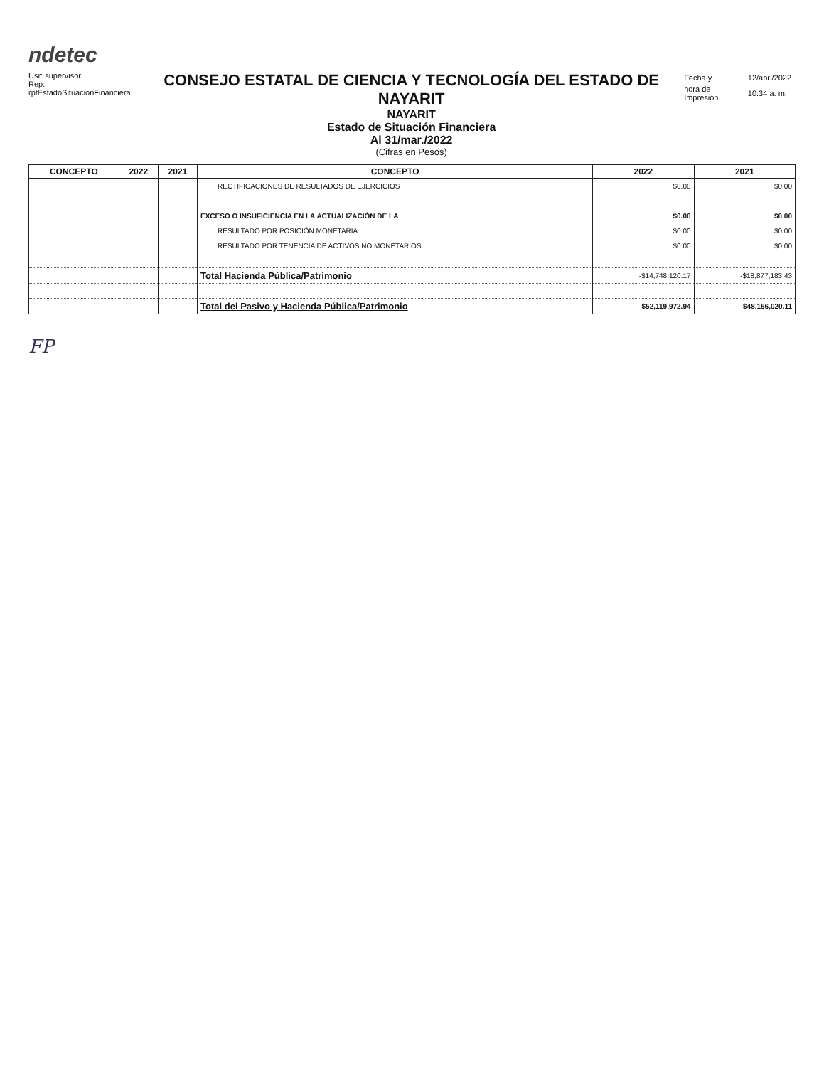ndetec
Usr: supervisor
Rep: rptEstadoSituacionFinanciera
CONSEJO ESTATAL DE CIENCIA Y TECNOLOGÍA DEL ESTADO DE NAYARIT
NAYARIT
Estado de Situación Financiera
Al 31/mar./2022
(Cifras en Pesos)
| Fecha y | 12/abr./2022 |
| hora de Impresión | 10:34 a. m. |
| CONCEPTO | 2022 | 2021 | CONCEPTO | 2022 | 2021 |
| --- | --- | --- | --- | --- | --- |
| | | | RECTIFICACIONES DE RESULTADOS DE EJERCICIOS | $0.00 | $0.00 |
| | | | EXCESO O INSUFICIENCIA EN LA ACTUALIZACIÓN DE LA | $0.00 | $0.00 |
| | | | RESULTADO POR POSICIÓN MONETARIA | $0.00 | $0.00 |
| | | | RESULTADO POR TENENCIA DE ACTIVOS NO MONETARIOS | $0.00 | $0.00 |
| | | | Total Hacienda Pública/Patrimonio | -$14,748,120.17 | -$18,877,183.43 |
| | | | Total del Pasivo y Hacienda Pública/Patrimonio | $52,119,972.94 | $48,156,020.11 |
FP